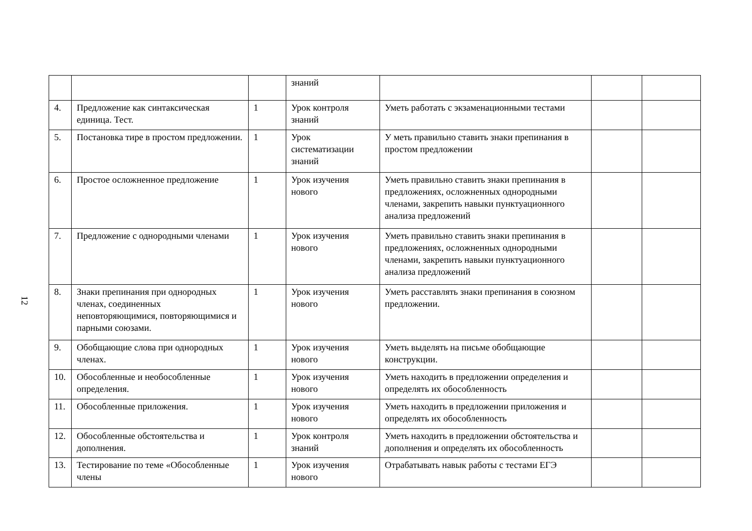12
| | | | знаний | | | |
| 4. | Предложение как синтаксическая единица. Тест. | 1 | Урок контроля знаний | Уметь работать с экзаменационными тестами | | |
| 5. | Постановка тире в простом предложении. | 1 | Урок систематизации знаний | У меть правильно ставить знаки препинания в простом предложении | | |
| 6. | Простое осложненное предложение | 1 | Урок изучения нового | Уметь правильно ставить знаки препинания в предложениях, осложненных однородными членами, закрепить навыки пунктуационного анализа предложений | | |
| 7. | Предложение с однородными членами | 1 | Урок изучения нового | Уметь правильно ставить знаки препинания в предложениях, осложненных однородными членами, закрепить навыки пунктуационного анализа предложений | | |
| 8. | Знаки препинания при однородных членах, соединенных неповторяющимися, повторяющимися и парными союзами. | 1 | Урок изучения нового | Уметь расставлять знаки препинания в союзном предложении. | | |
| 9. | Обобщающие слова при однородных членах. | 1 | Урок изучения нового | Уметь выделять на письме обобщающие конструкции. | | |
| 10. | Обособленные и необособленные определения. | 1 | Урок изучения нового | Уметь находить в предложении определения и определять их обособленность | | |
| 11. | Обособленные приложения. | 1 | Урок изучения нового | Уметь находить в предложении приложения и определять их обособленность | | |
| 12. | Обособленные обстоятельства и дополнения. | 1 | Урок контроля знаний | Уметь находить в предложении обстоятельства и дополнения и определять их обособленность | | |
| 13. | Тестирование по теме «Обособленные члены | 1 | Урок изучения нового | Отрабатывать навык работы с тестами ЕГЭ | | |